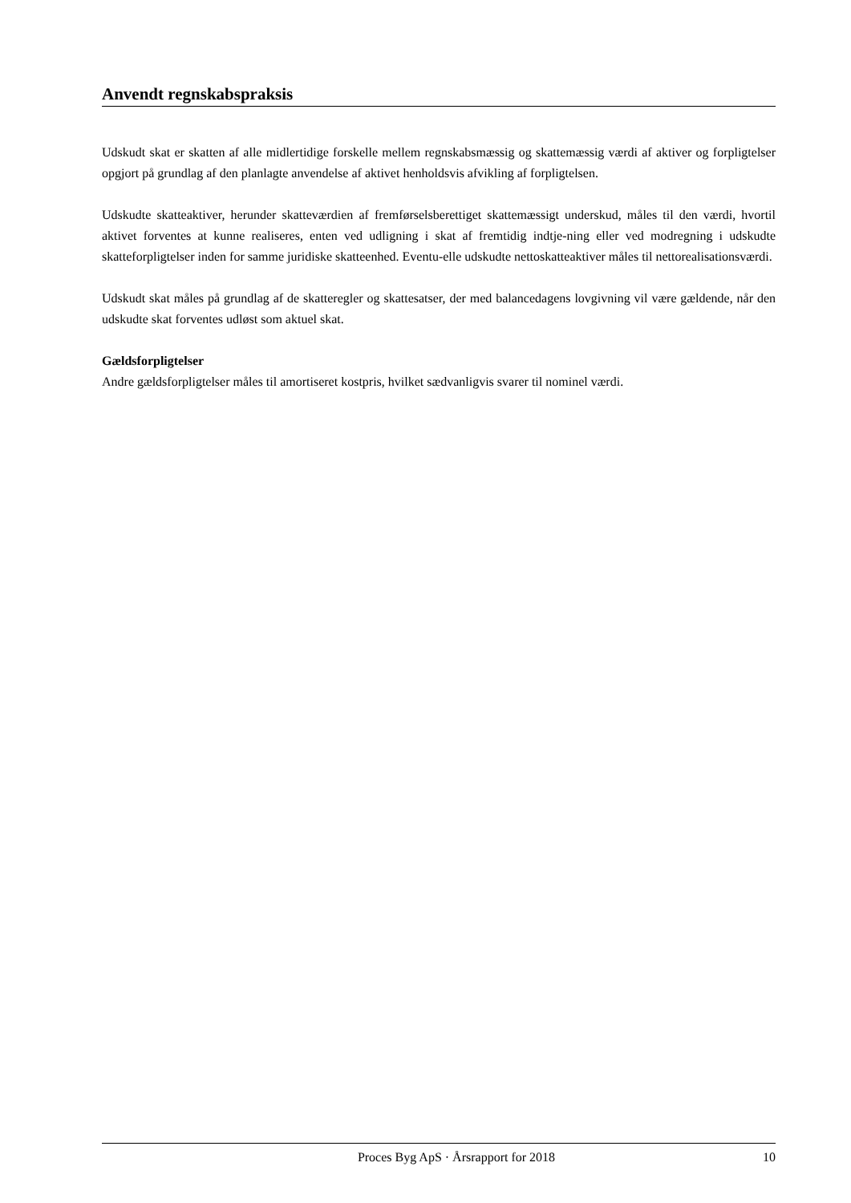Anvendt regnskabspraksis
Udskudt skat er skatten af alle midlertidige forskelle mellem regnskabsmæssig og skattemæssig værdi af aktiver og forpligtelser opgjort på grundlag af den planlagte anvendelse af aktivet henholdsvis afvikling af forpligtelsen.
Udskudte skatteaktiver, herunder skatteværdien af fremførselsberettiget skattemæssigt underskud, måles til den værdi, hvortil aktivet forventes at kunne realiseres, enten ved udligning i skat af fremtidig indtje-ning eller ved modregning i udskudte skatteforpligtelser inden for samme juridiske skatteenhed. Eventu-elle udskudte nettoskatteaktiver måles til nettorealisationsværdi.
Udskudt skat måles på grundlag af de skatteregler og skattesatser, der med balancedagens lovgivning vil være gældende, når den udskudte skat forventes udløst som aktuel skat.
Gældsforpligtelser
Andre gældsforpligtelser måles til amortiseret kostpris, hvilket sædvanligvis svarer til nominel værdi.
Proces Byg ApS · Årsrapport for 2018 10